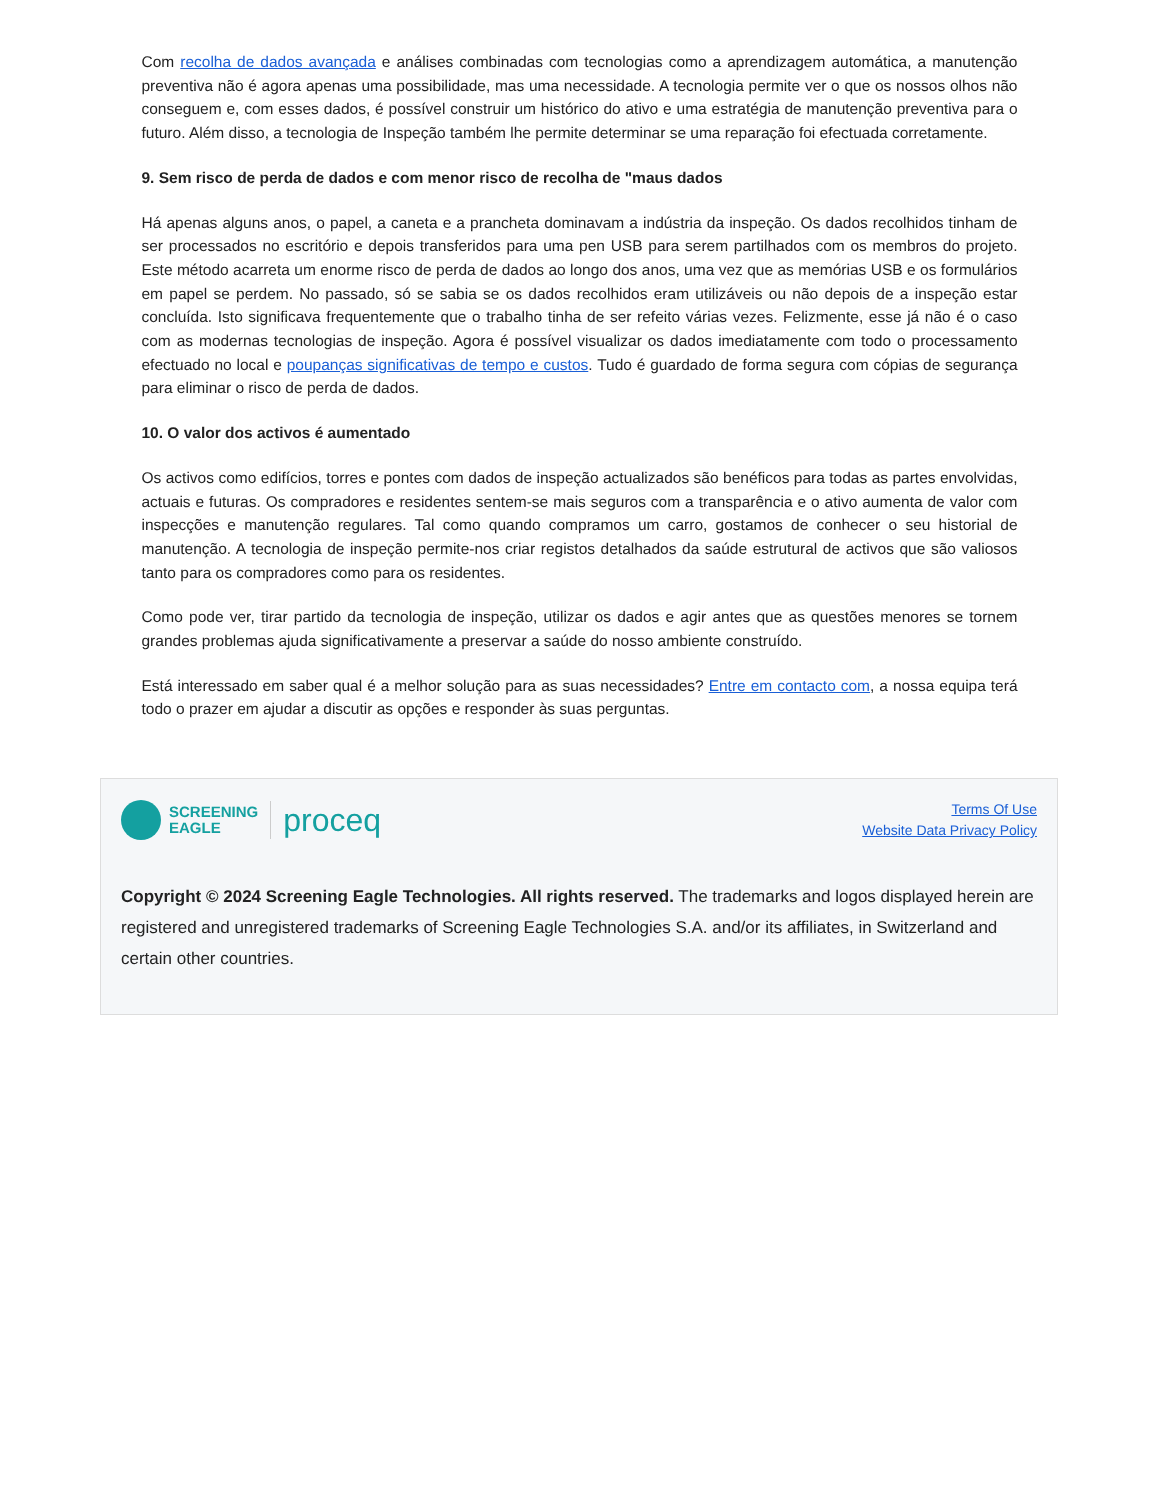Com recolha de dados avançada e análises combinadas com tecnologias como a aprendizagem automática, a manutenção preventiva não é agora apenas uma possibilidade, mas uma necessidade. A tecnologia permite ver o que os nossos olhos não conseguem e, com esses dados, é possível construir um histórico do ativo e uma estratégia de manutenção preventiva para o futuro. Além disso, a tecnologia de Inspeção também lhe permite determinar se uma reparação foi efectuada corretamente.
9. Sem risco de perda de dados e com menor risco de recolha de "maus dados
Há apenas alguns anos, o papel, a caneta e a prancheta dominavam a indústria da inspeção. Os dados recolhidos tinham de ser processados no escritório e depois transferidos para uma pen USB para serem partilhados com os membros do projeto. Este método acarreta um enorme risco de perda de dados ao longo dos anos, uma vez que as memórias USB e os formulários em papel se perdem. No passado, só se sabia se os dados recolhidos eram utilizáveis ou não depois de a inspeção estar concluída. Isto significava frequentemente que o trabalho tinha de ser refeito várias vezes. Felizmente, esse já não é o caso com as modernas tecnologias de inspeção. Agora é possível visualizar os dados imediatamente com todo o processamento efectuado no local e poupanças significativas de tempo e custos. Tudo é guardado de forma segura com cópias de segurança para eliminar o risco de perda de dados.
10. O valor dos activos é aumentado
Os activos como edifícios, torres e pontes com dados de inspeção actualizados são benéficos para todas as partes envolvidas, actuais e futuras. Os compradores e residentes sentem-se mais seguros com a transparência e o ativo aumenta de valor com inspecções e manutenção regulares. Tal como quando compramos um carro, gostamos de conhecer o seu historial de manutenção. A tecnologia de inspeção permite-nos criar registos detalhados da saúde estrutural de activos que são valiosos tanto para os compradores como para os residentes.
Como pode ver, tirar partido da tecnologia de inspeção, utilizar os dados e agir antes que as questões menores se tornem grandes problemas ajuda significativamente a preservar a saúde do nosso ambiente construído.
Está interessado em saber qual é a melhor solução para as suas necessidades? Entre em contacto com, a nossa equipa terá todo o prazer em ajudar a discutir as opções e responder às suas perguntas.
SCREENING
EAGLE proceq
Terms Of Use
Website Data Privacy Policy
Copyright © 2024 Screening Eagle Technologies. All rights reserved. The trademarks and logos displayed herein are registered and unregistered trademarks of Screening Eagle Technologies S.A. and/or its affiliates, in Switzerland and certain other countries.